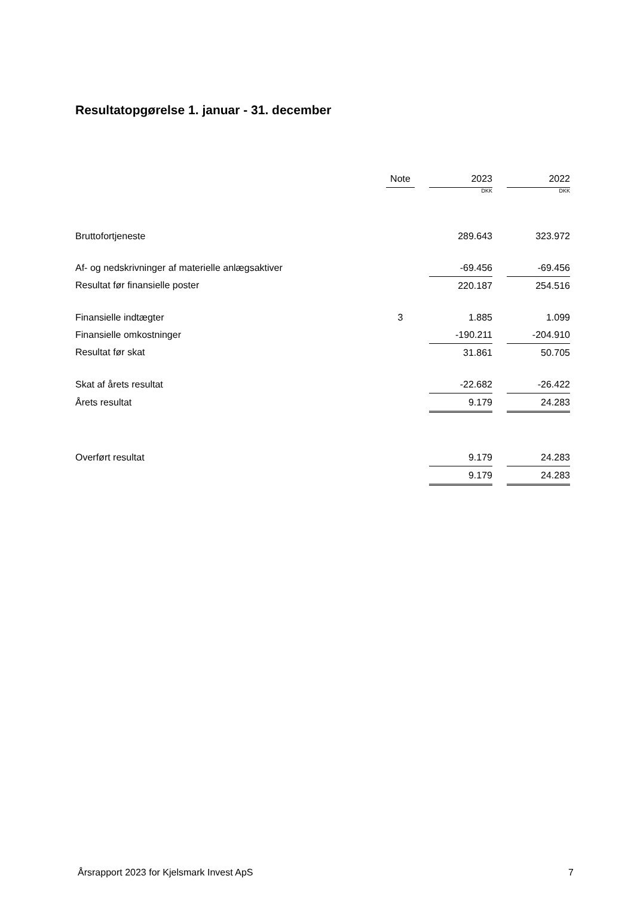Resultatopgørelse 1. januar - 31. december
| | Note | | 2023 | | 2022 |
| --- | --- | --- | --- | --- | --- |
| | | | DKK | | DKK |
| Bruttofortjeneste | | | 289.643 | | 323.972 |
| Af- og nedskrivninger af materielle anlægsaktiver | | | -69.456 | | -69.456 |
| Resultat før finansielle poster | | | 220.187 | | 254.516 |
| Finansielle indtægter | 3 | | 1.885 | | 1.099 |
| Finansielle omkostninger | | | -190.211 | | -204.910 |
| Resultat før skat | | | 31.861 | | 50.705 |
| Skat af årets resultat | | | -22.682 | | -26.422 |
| Årets resultat | | | 9.179 | | 24.283 |
| Overført resultat | | | 9.179 | | 24.283 |
| | | | 9.179 | | 24.283 |
Årsrapport 2023 for Kjelsmark Invest ApS 7